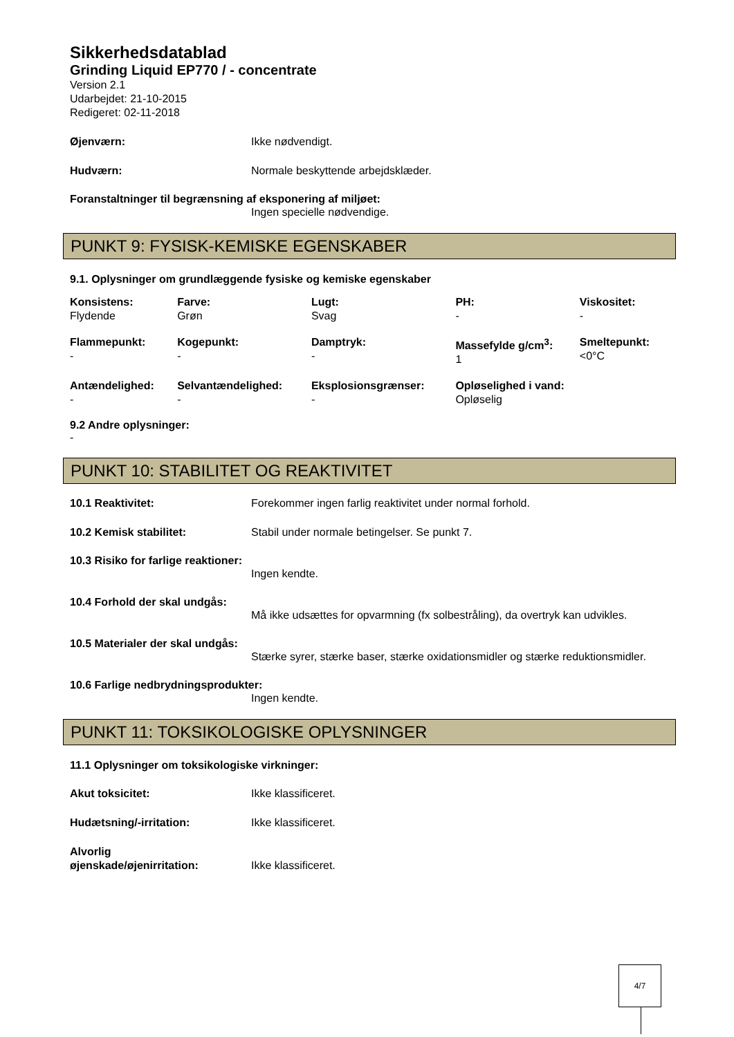Sikkerhedsdatablad
Grinding Liquid EP770 / - concentrate
Version 2.1
Udarbejdet: 21-10-2015
Redigeret: 02-11-2018
Øjenværn: Ikke nødvendigt.
Hudværn: Normale beskyttende arbejdsklæder.
Foranstaltninger til begrænsning af eksponering af miljøet:
Ingen specielle nødvendige.
PUNKT 9: FYSISK-KEMISKE EGENSKABER
9.1. Oplysninger om grundlæggende fysiske og kemiske egenskaber
| Konsistens: Flydende | Farve: Grøn | Lugt: Svag | PH: - | Viskositet: - |
| --- | --- | --- | --- | --- |
| Flammepunkt: - | Kogepunkt: - | Damptryk: - | Massefylde g/cm<sup>3</sup>: 1 | Smeltepunkt: <0°C |
| Antændelighed: - | Selvantændelighed: - | Eksplosionsgrænser: - | Opløselighed i vand: Opløselig | |
9.2 Andre oplysninger:
-
PUNKT 10: STABILITET OG REAKTIVITET
10.1 Reaktivitet: Forekommer ingen farlig reaktivitet under normal forhold.
10.2 Kemisk stabilitet: Stabil under normale betingelser. Se punkt 7.
10.3 Risiko for farlige reaktioner:
Ingen kendte.
10.4 Forhold der skal undgås:
Må ikke udsættes for opvarmning (fx solbestråling), da overtryk kan udvikles.
10.5 Materialer der skal undgås:
Stærke syrer, stærke baser, stærke oxidationsmidler og stærke reduktionsmidler.
10.6 Farlige nedbrydningsprodukter:
Ingen kendte.
PUNKT 11: TOKSIKOLOGISKE OPLYSNINGER
11.1 Oplysninger om toksikologiske virkninger:
Akut toksicitet: Ikke klassificeret.
Hudætsning/-irritation: Ikke klassificeret.
Alvorlig
øjenskade/øjenirritation:
Ikke klassificeret.
4/7